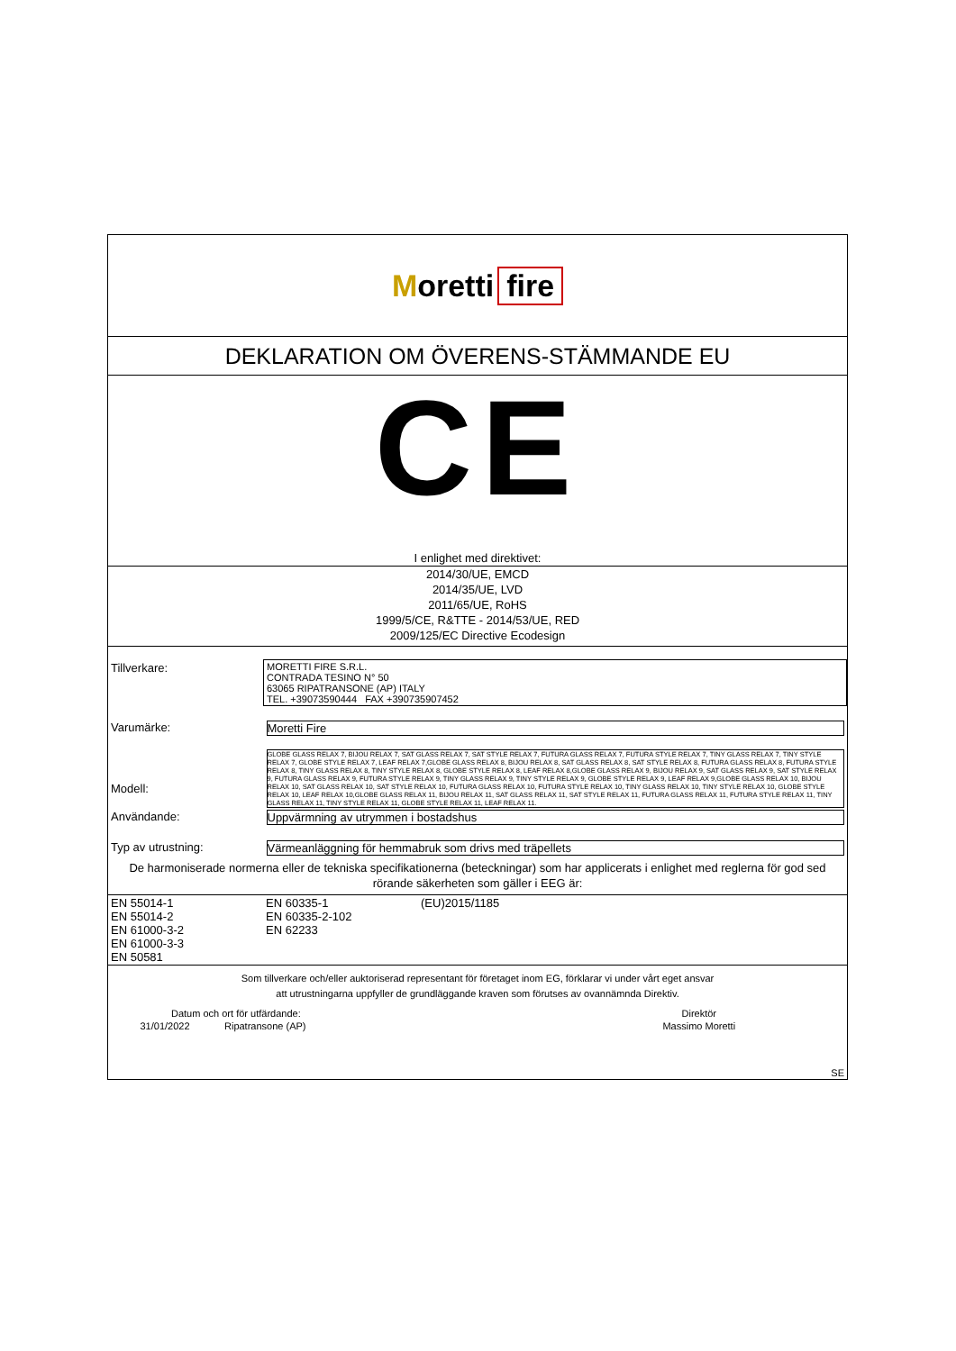Moretti fire
DEKLARATION OM ÖVERENS-STÄMMANDE EU
CE
I enlighet med direktivet:
2014/30/UE, EMCD
2014/35/UE, LVD
2011/65/UE, RoHS
1999/5/CE, R&TTE - 2014/53/UE, RED
2009/125/EC Directive Ecodesign
| Tillverkare: | MORETTI FIRE S.R.L. CONTRADA TESINO N° 50 63065 RIPATRANSONE (AP) ITALY TEL. +39073590444 FAX +390735907452 |
| Varumärke: | Moretti Fire |
| Modell: | GLOBE GLASS RELAX 7, BIJOU RELAX 7, SAT GLASS RELAX 7, SAT STYLE RELAX 7, FUTURA GLASS RELAX 7, FUTURA STYLE RELAX 7, TINY GLASS RELAX 7, TINY STYLE RELAX 7, GLOBE STYLE RELAX 7, LEAF RELAX 7,GLOBE GLASS RELAX 8, BIJOU RELAX 8, SAT GLASS RELAX 8, SAT STYLE RELAX 8, FUTURA GLASS RELAX 8, FUTURA STYLE RELAX 8, TINY GLASS RELAX 8, TINY STYLE RELAX 8, GLOBE STYLE RELAX 8, LEAF RELAX 8,GLOBE GLASS RELAX 9, BIJOU RELAX 9, SAT GLASS RELAX 9, SAT STYLE RELAX 9, FUTURA GLASS RELAX 9, FUTURA STYLE RELAX 9, TINY GLASS RELAX 9, TINY STYLE RELAX 9, GLOBE STYLE RELAX 9, LEAF RELAX 9,GLOBE GLASS RELAX 10, BIJOU RELAX 10, SAT GLASS RELAX 10, SAT STYLE RELAX 10, FUTURA GLASS RELAX 10, FUTURA STYLE RELAX 10, TINY GLASS RELAX 10, TINY STYLE RELAX 10, GLOBE STYLE RELAX 10, LEAF RELAX 10,GLOBE GLASS RELAX 11, BIJOU RELAX 11, SAT GLASS RELAX 11, SAT STYLE RELAX 11, FUTURA GLASS RELAX 11, FUTURA STYLE RELAX 11, TINY GLASS RELAX 11, TINY STYLE RELAX 11, GLOBE STYLE RELAX 11, LEAF RELAX 11. |
| Användande: | Uppvärmning av utrymmen i bostadshus |
| Typ av utrustning: | Värmeanläggning för hemmabruk som drivs med träpellets |
De harmoniserade normerna eller de tekniska specifikationerna (beteckningar) som har applicerats i enlighet med reglerna för god sed rörande säkerheten som gäller i EEG är:
| EN 55014-1 EN 55014-2 EN 61000-3-2 EN 61000-3-3 EN 50581 | EN 60335-1 EN 60335-2-102 EN 62233 | (EU)2015/1185 |
Som tillverkare och/eller auktoriserad representant för företaget inom EG, förklarar vi under vårt eget ansvar
att utrustningarna uppfyller de grundläggande kraven som förutses av ovannämnda Direktiv.
| Datum och ort för utfärdande: | | Direktör |
| 31/01/2022 | Ripatransone (AP) | Massimo Moretti |
| SE | | |